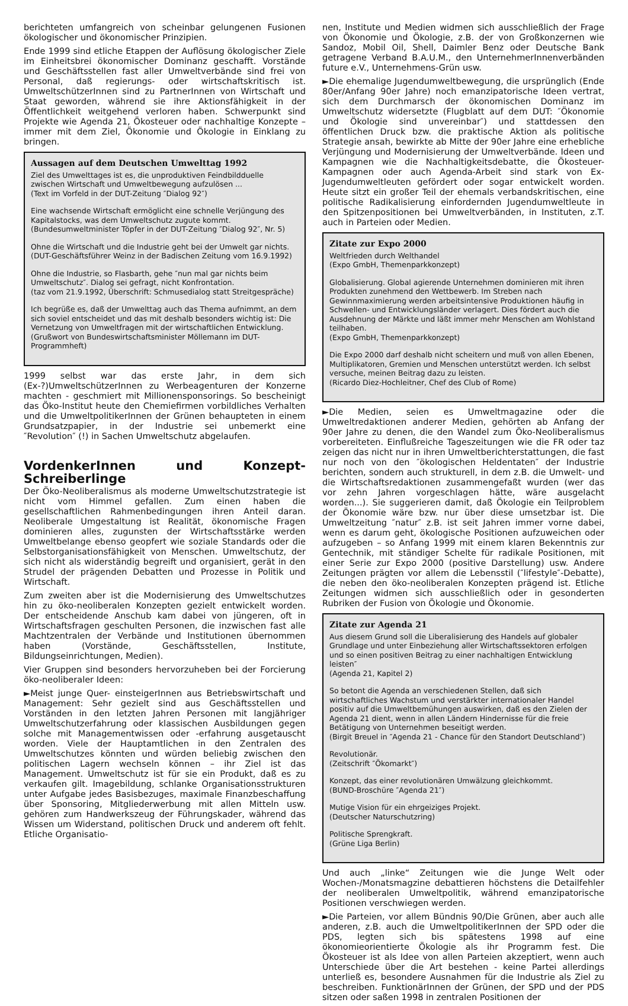berichteten umfangreich von scheinbar gelungenen Fusionen ökologischer und ökonomischer Prinzipien.
Ende 1999 sind etliche Etappen der Auflösung ökologischer Ziele im Einheitsbrei ökonomischer Dominanz geschafft. Vorstände und Geschäftsstellen fast aller Umweltverbände sind frei von Personal, daß regierungs- oder wirtschaftskritisch ist. UmweltschützerInnen sind zu PartnerInnen von Wirtschaft und Staat geworden, während sie ihre Aktionsfähigkeit in der Öffentlichkeit weitgehend verloren haben. Schwerpunkt sind Projekte wie Agenda 21, Ökosteuer oder nachhaltige Konzepte – immer mit dem Ziel, Ökonomie und Ökologie in Einklang zu bringen.
Aussagen auf dem Deutschen Umwelttag 1992
Ziel des Umwelttages ist es, die unproduktiven Feindbildduelle zwischen Wirtschaft und Umweltbewegung aufzulösen ...
(Text im Vorfeld in der DUT-Zeitung ″Dialog 92″)
Eine wachsende Wirtschaft ermöglicht eine schnelle Verjüngung des Kapitalstocks, was dem Umweltschutz zugute kommt.
(Bundesumweltminister Töpfer in der DUT-Zeitung ″Dialog 92″, Nr. 5)
Ohne die Wirtschaft und die Industrie geht bei der Umwelt gar nichts.
(DUT-Geschäftsführer Weinz in der Badischen Zeitung vom 16.9.1992)
Ohne die Industrie, so Flasbarth, gehe ″nun mal gar nichts beim Umweltschutz″. Dialog sei gefragt, nicht Konfrontation.
(taz vom 21.9.1992, Überschrift: Schmusedialog statt Streitgespräche)
Ich begrüße es, daß der Umwelttag auch das Thema aufnimmt, an dem sich soviel entscheidet und das mit deshalb besonders wichtig ist: Die Vernetzung von Umweltfragen mit der wirtschaftlichen Entwicklung.
(Grußwort von Bundeswirtschaftsminister Möllemann im DUT-Programmheft)
1999 selbst war das erste Jahr, in dem sich (Ex-?)UmweltschützerInnen zu Werbeagenturen der Konzerne machten - geschmiert mit Millionensponsorings. So bescheinigt das Öko-Institut heute den Chemiefirmen vorbildliches Verhalten und die UmweltpolitikerInnen der Grünen behaupteten in einem Grundsatzpapier, in der Industrie sei unbemerkt eine ″Revolution″ (!) in Sachen Umweltschutz abgelaufen.
VordenkerInnen und Konzept-Schreiberlinge
Der Öko-Neoliberalismus als moderne Umweltschutzstrategie ist nicht vom Himmel gefallen. Zum einen haben die gesellschaftlichen Rahmenbedingungen ihren Anteil daran. Neoliberale Umgestaltung ist Realität, ökonomische Fragen dominieren alles, zugunsten der Wirtschaftsstärke werden Umweltbelange ebenso geopfert wie soziale Standards oder die Selbstorganisationsfähigkeit von Menschen. Umweltschutz, der sich nicht als widerständig begreift und organisiert, gerät in den Strudel der prägenden Debatten und Prozesse in Politik und Wirtschaft.
Zum zweiten aber ist die Modernisierung des Umweltschutzes hin zu öko-neoliberalen Konzepten gezielt entwickelt worden. Der entscheidende Anschub kam dabei von jüngeren, oft in Wirtschaftsfragen geschulten Personen, die inzwischen fast alle Machtzentralen der Verbände und Institutionen übernommen haben (Vorstände, Geschäftsstellen, Institute, Bildungseinrichtungen, Medien).
Vier Gruppen sind besonders hervorzuheben bei der Forcierung öko-neoliberaler Ideen:
►Meist junge Quer- einsteigerInnen aus Betriebswirtschaft und Management: Sehr gezielt sind aus Geschäftsstellen und Vorständen in den letzten Jahren Personen mit langjähriger Umweltschutzerfahrung oder klassischen Ausbildungen gegen solche mit Managementwissen oder -erfahrung ausgetauscht worden. Viele der Hauptamtlichen in den Zentralen des Umweltschutzes könnten und würden beliebig zwischen den politischen Lagern wechseln können – ihr Ziel ist das Management. Umweltschutz ist für sie ein Produkt, daß es zu verkaufen gilt. Imagebildung, schlanke Organisationsstrukturen unter Aufgabe jedes Basisbezuges, maximale Finanzbeschaffung über Sponsoring, Mitgliederwerbung mit allen Mitteln usw. gehören zum Handwerkszeug der Führungskader, während das Wissen um Widerstand, politischen Druck und anderem oft fehlt. Etliche Organisatio-
nen, Institute und Medien widmen sich ausschließlich der Frage von Ökonomie und Ökologie, z.B. der von Großkonzernen wie Sandoz, Mobil Oil, Shell, Daimler Benz oder Deutsche Bank getragene Verband B.A.U.M., den UnternehmerInnenverbänden future e.V., Unternehmens-Grün usw.
►Die ehemalige Jugendumweltbewegung, die ursprünglich (Ende 80er/Anfang 90er Jahre) noch emanzipatorische Ideen vertrat, sich dem Durchmarsch der ökonomischen Dominanz im Umweltschutz widersetzte (Flugblatt auf dem DUT: ″Ökonomie und Ökologie sind unvereinbar″) und stattdessen den öffentlichen Druck bzw. die praktische Aktion als politische Strategie ansah, bewirkte ab Mitte der 90er Jahre eine erhebliche Verjüngung und Modernisierung der Umweltverbände. Ideen und Kampagnen wie die Nachhaltigkeitsdebatte, die Ökosteuer-Kampagnen oder auch Agenda-Arbeit sind stark von Ex-Jugendumweltleuten gefördert oder sogar entwickelt worden. Heute sitzt ein großer Teil der ehemals verbandskritischen, eine politische Radikalisierung einfordernden Jugendumweltleute in den Spitzenpositionen bei Umweltverbänden, in Instituten, z.T. auch in Parteien oder Medien.
Zitate zur Expo 2000
Weltfrieden durch Welthandel
(Expo GmbH, Themenparkkonzept)
Globalisierung. Global agierende Unternehmen dominieren mit ihren Produkten zunehmend den Wettbewerb. Im Streben nach Gewinnmaximierung werden arbeitsintensive Produktionen häufig in Schwellen- und Entwicklungsländer verlagert. Dies fördert auch die Ausdehnung der Märkte und läßt immer mehr Menschen am Wohlstand teilhaben.
(Expo GmbH, Themenparkkonzept)
Die Expo 2000 darf deshalb nicht scheitern und muß von allen Ebenen, Multiplikatoren, Gremien und Menschen unterstützt werden. Ich selbst versuche, meinen Beitrag dazu zu leisten.
(Ricardo Diez-Hochleitner, Chef des Club of Rome)
►Die Medien, seien es Umweltmagazine oder die Umweltredaktionen anderer Medien, gehörten ab Anfang der 90er Jahre zu denen, die den Wandel zum Öko-Neoliberalismus vorbereiteten. Einflußreiche Tageszeitungen wie die FR oder taz zeigen das nicht nur in ihren Umweltberichterstattungen, die fast nur noch von den ″ökologischen Heldentaten″ der Industrie berichten, sondern auch strukturell, in dem z.B. die Umwelt- und die Wirtschaftsredaktionen zusammengefaßt wurden (wer das vor zehn Jahren vorgeschlagen hätte, wäre ausgelacht worden...). Sie suggerieren damit, daß Ökologie ein Teilproblem der Ökonomie wäre bzw. nur über diese umsetzbar ist. Die Umweltzeitung ″natur″ z.B. ist seit Jahren immer vorne dabei, wenn es darum geht, ökologische Positionen aufzuweichen oder aufzugeben – so Anfang 1999 mit einem klaren Bekenntnis zur Gentechnik, mit ständiger Schelte für radikale Positionen, mit einer Serie zur Expo 2000 (positive Darstellung) usw. Andere Zeitungen prägten vor allem die Lebensstil (″lifestyle″-Debatte), die neben den öko-neoliberalen Konzepten prägend ist. Etliche Zeitungen widmen sich ausschließlich oder in gesonderten Rubriken der Fusion von Ökologie und Ökonomie.
Zitate zur Agenda 21
Aus diesem Grund soll die Liberalisierung des Handels auf globaler Grundlage und unter Einbeziehung aller Wirtschaftssektoren erfolgen und so einen positiven Beitrag zu einer nachhaltigen Entwicklung leisten″
(Agenda 21, Kapitel 2)
So betont die Agenda an verschiedenen Stellen, daß sich wirtschaftliches Wachstum und verstärkter internationaler Handel positiv auf die Umweltbemühungen auswirken, daß es den Zielen der Agenda 21 dient, wenn in allen Ländern Hindernisse für die freie Betätigung von Unternehmen beseitigt werden.
(Birgit Breuel in ″Agenda 21 - Chance für den Standort Deutschland″)
Revolutionär.
(Zeitschrift ″Ökomarkt″)
Konzept, das einer revolutionären Umwälzung gleichkommt.
(BUND-Broschüre ″Agenda 21″)
Mutige Vision für ein ehrgeiziges Projekt.
(Deutscher Naturschutzring)
Politische Sprengkraft.
(Grüne Liga Berlin)
Und auch „linke“ Zeitungen wie die Junge Welt oder Wochen-/Monatsmagzine debattieren höchstens die Detailfehler der neoliberalen Umweltpolitik, während emanzipatorische Positionen verschwiegen werden.
►Die Parteien, vor allem Bündnis 90/Die Grünen, aber auch alle anderen, z.B. auch die UmweltpolitikerInnen der SPD oder die PDS, legten sich bis spätestens 1998 auf eine ökonomieorientierte Ökologie als ihr Programm fest. Die Ökosteuer ist als Idee von allen Parteien akzeptiert, wenn auch Unterschiede über die Art bestehen - keine Partei allerdings unterließ es, besondere Ausnahmen für die Industrie als Ziel zu beschreiben. FunktionärInnen der Grünen, der SPD und der PDS sitzen oder saßen 1998 in zentralen Positionen der